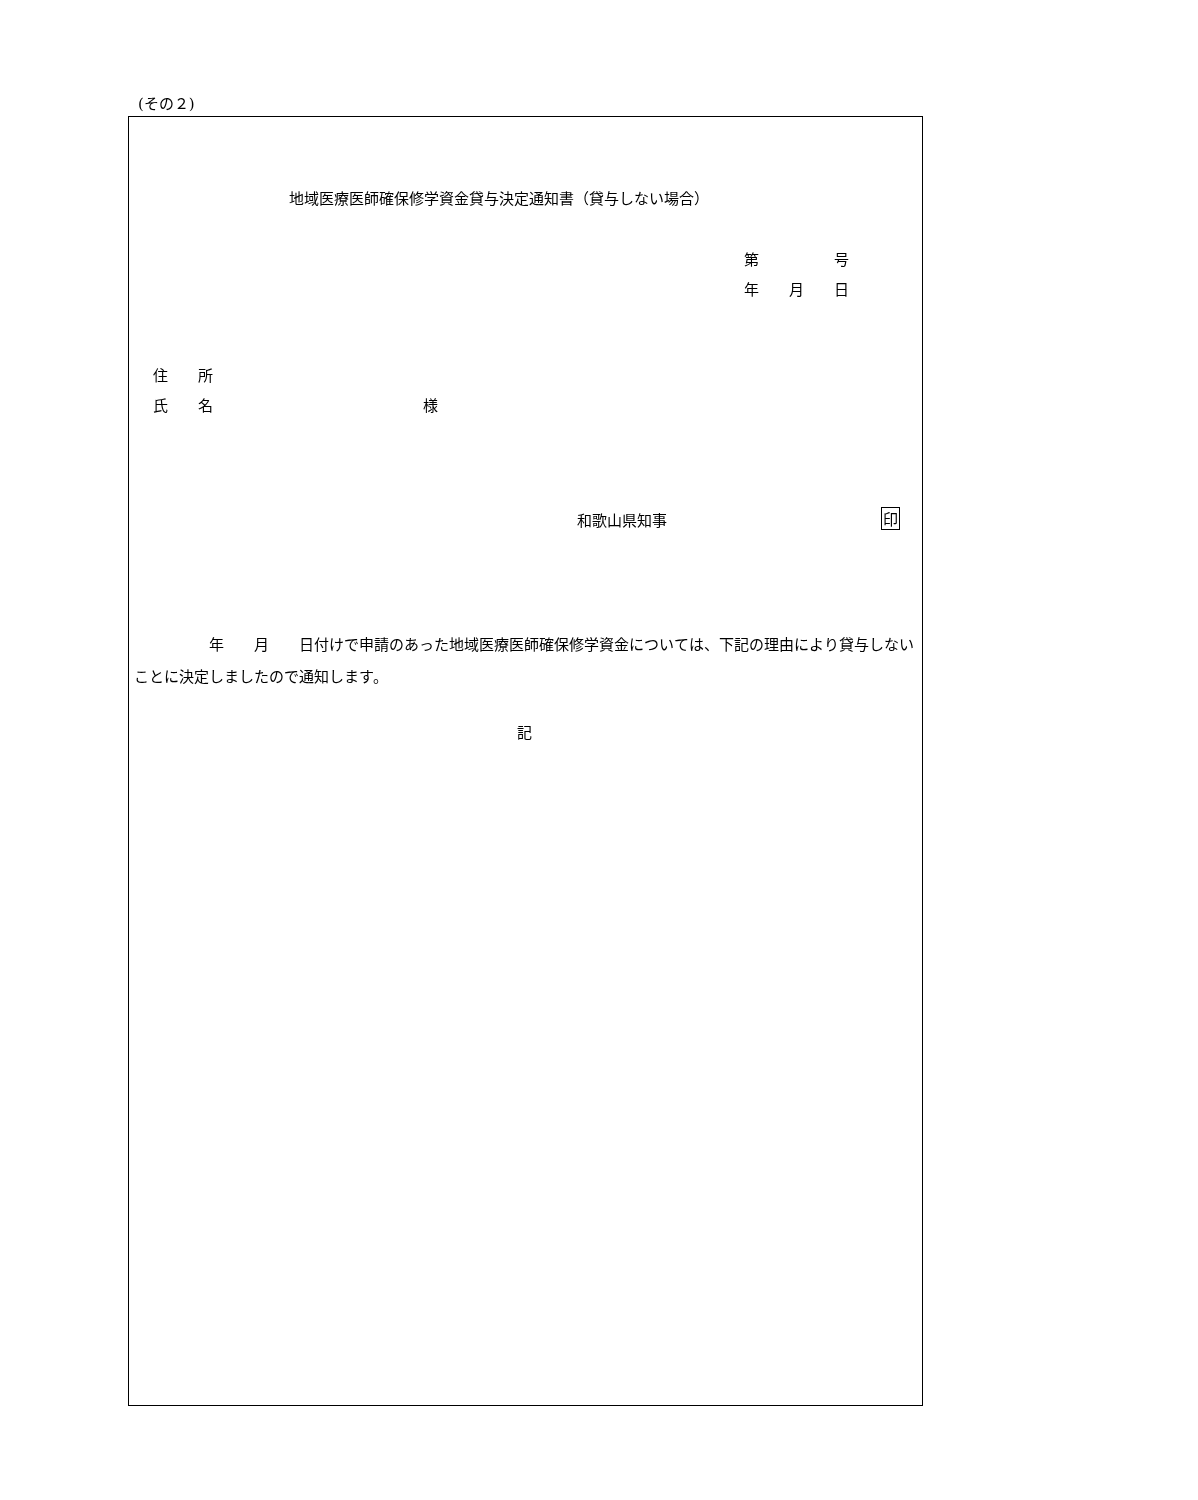(その２)
地域医療医師確保修学資金貸与決定通知書（貸与しない場合）
第　　　　　号
年　　月　　日
住　　所
氏　　名　　　　　　　　　　　　　　様
和歌山県知事 印
　　　　　年　　月　　日付けで申請のあった地域医療医師確保修学資金については、下記の理由により貸与しないことに決定しましたので通知します。
記